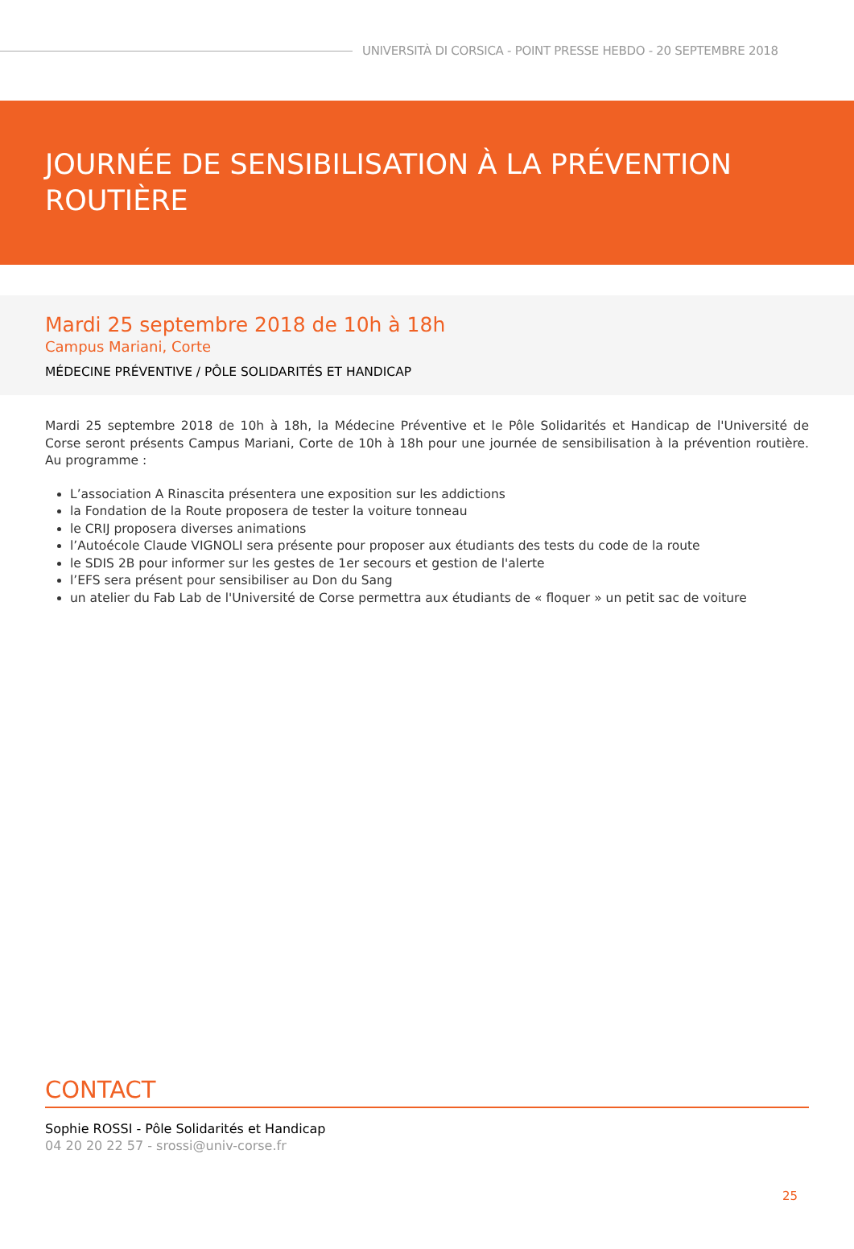UNIVERSITÀ DI CORSICA - POINT PRESSE HEBDO - 20 SEPTEMBRE 2018
JOURNÉE DE SENSIBILISATION À LA PRÉVENTION ROUTIÈRE
Mardi 25 septembre 2018 de 10h à 18h
Campus Mariani, Corte
MÉDECINE PRÉVENTIVE / PÔLE SOLIDARITÉS ET HANDICAP
Mardi 25 septembre 2018 de 10h à 18h, la Médecine Préventive et le Pôle Solidarités et Handicap de l'Université de Corse seront présents Campus Mariani, Corte de 10h à 18h pour une journée de sensibilisation à la prévention routière. Au programme :
L’association A Rinascita présentera une exposition sur les addictions
la Fondation de la Route proposera de tester la voiture tonneau
le CRIJ proposera diverses animations
l’Autoécole Claude VIGNOLI sera présente pour proposer aux étudiants des tests du code de la route
le SDIS 2B pour informer sur les gestes de 1er secours et gestion de l'alerte
l’EFS sera présent pour sensibiliser au Don du Sang
un atelier du Fab Lab de l'Université de Corse permettra aux étudiants de « floquer » un petit sac de voiture
CONTACT
Sophie ROSSI - Pôle Solidarités et Handicap
04 20 20 22 57 - srossi@univ-corse.fr
25